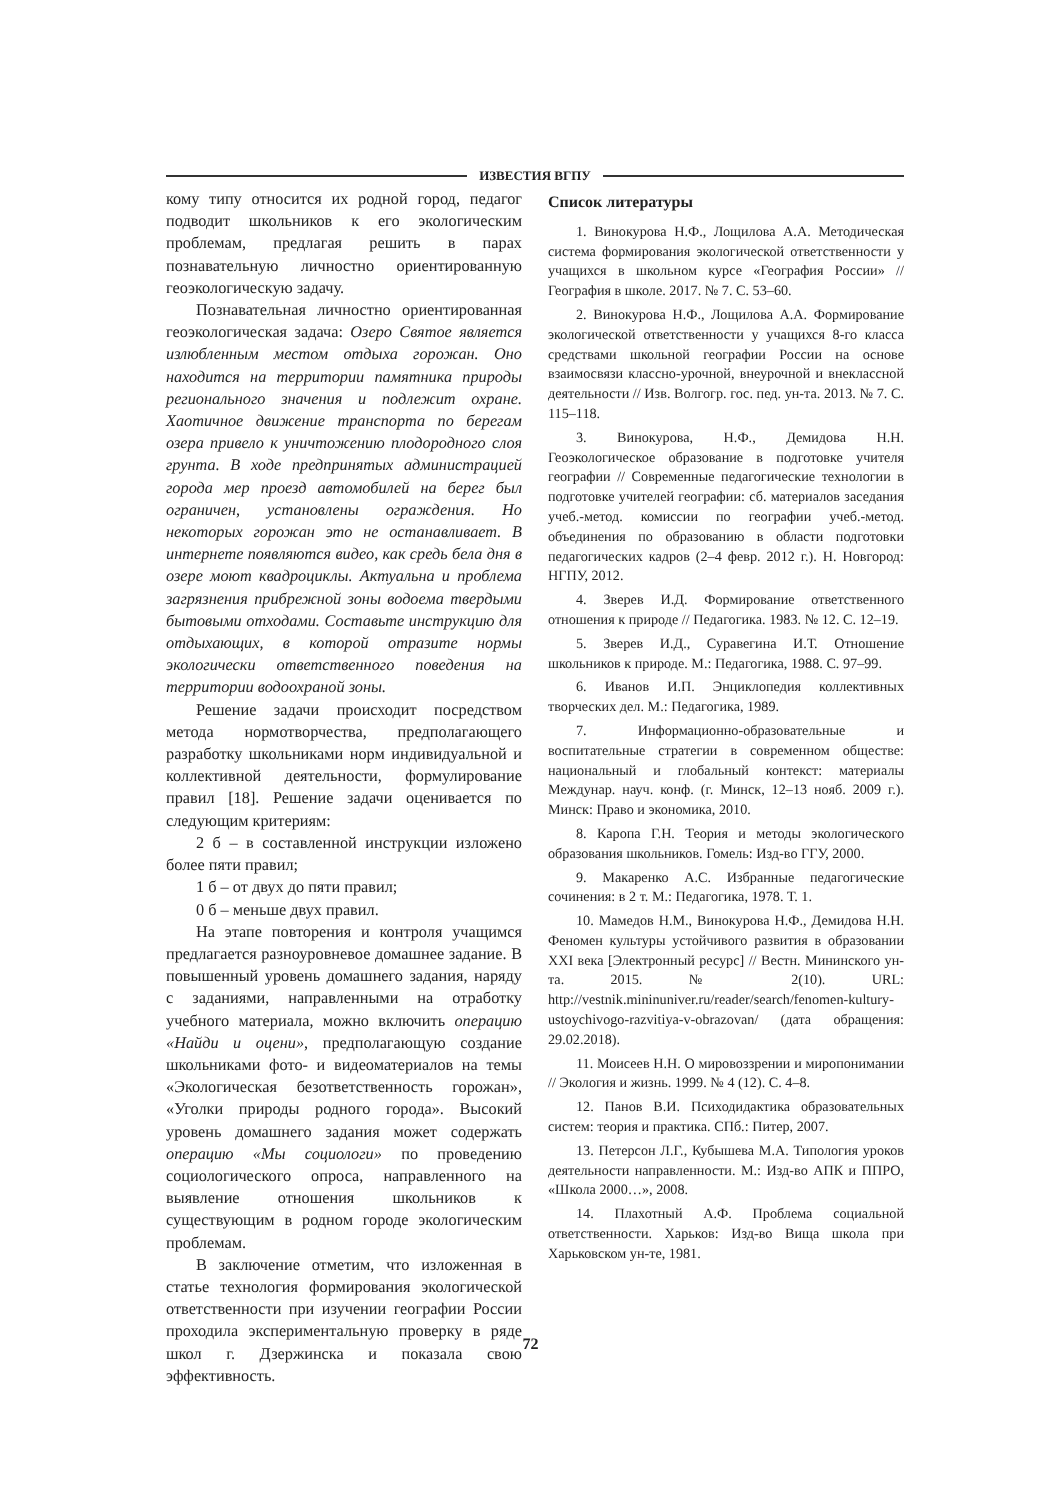ИЗВЕСТИЯ ВГПУ
кому типу относится их родной город, педагог подводит школьников к его экологическим проблемам, предлагая решить в парах познавательную личностно ориентированную геоэкологическую задачу.
Познавательная личностно ориентированная геоэкологическая задача: Озеро Святое является излюбленным местом отдыха горожан. Оно находится на территории памятника природы регионального значения и подлежит охране. Хаотичное движение транспорта по берегам озера привело к уничтожению плодородного слоя грунта. В ходе предпринятых администрацией города мер проезд автомобилей на берег был ограничен, установлены ограждения. Но некоторых горожан это не останавливает. В интернете появляются видео, как средь бела дня в озере моют квадроциклы. Актуальна и проблема загрязнения прибрежной зоны водоема твердыми бытовыми отходами. Составьте инструкцию для отдыхающих, в которой отразите нормы экологически ответственного поведения на территории водоохраной зоны.
Решение задачи происходит посредством метода нормотворчества, предполагающего разработку школьниками норм индивидуальной и коллективной деятельности, формулирование правил [18]. Решение задачи оценивается по следующим критериям:
2 б – в составленной инструкции изложено более пяти правил;
1 б – от двух до пяти правил;
0 б – меньше двух правил.
На этапе повторения и контроля учащимся предлагается разноуровневое домашнее задание. В повышенный уровень домашнего задания, наряду с заданиями, направленными на отработку учебного материала, можно включить операцию «Найди и оцени», предполагающую создание школьниками фото- и видеоматериалов на темы «Экологическая безответственность горожан», «Уголки природы родного города». Высокий уровень домашнего задания может содержать операцию «Мы социологи» по проведению социологического опроса, направленного на выявление отношения школьников к существующим в родном городе экологическим проблемам.
В заключение отметим, что изложенная в статье технология формирования экологической ответственности при изучении географии России проходила экспериментальную проверку в ряде школ г. Дзержинска и показала свою эффективность.
Список литературы
1. Винокурова Н.Ф., Лощилова А.А. Методическая система формирования экологической ответственности у учащихся в школьном курсе «География России» // География в школе. 2017. № 7. С. 53–60.
2. Винокурова Н.Ф., Лощилова А.А. Формирование экологической ответственности у учащихся 8-го класса средствами школьной географии России на основе взаимосвязи классно-урочной, внеурочной и внеклассной деятельности // Изв. Волгогр. гос. пед. ун-та. 2013. № 7. С. 115–118.
3. Винокурова, Н.Ф., Демидова Н.Н. Геоэкологическое образование в подготовке учителя географии // Современные педагогические технологии в подготовке учителей географии: сб. материалов заседания учеб.-метод. комиссии по географии учеб.-метод. объединения по образованию в области подготовки педагогических кадров (2–4 февр. 2012 г.). Н. Новгород: НГПУ, 2012.
4. Зверев И.Д. Формирование ответственного отношения к природе // Педагогика. 1983. № 12. С. 12–19.
5. Зверев И.Д., Суравегина И.Т. Отношение школьников к природе. М.: Педагогика, 1988. С. 97–99.
6. Иванов И.П. Энциклопедия коллективных творческих дел. М.: Педагогика, 1989.
7. Информационно-образовательные и воспитательные стратегии в современном обществе: национальный и глобальный контекст: материалы Междунар. науч. конф. (г. Минск, 12–13 нояб. 2009 г.). Минск: Право и экономика, 2010.
8. Каропа Г.Н. Теория и методы экологического образования школьников. Гомель: Изд-во ГГУ, 2000.
9. Макаренко А.С. Избранные педагогические сочинения: в 2 т. М.: Педагогика, 1978. Т. 1.
10. Мамедов Н.М., Винокурова Н.Ф., Демидова Н.Н. Феномен культуры устойчивого развития в образовании XXI века [Электронный ресурс] // Вестн. Мининского ун-та. 2015. № 2(10). URL: http://vestnik.mininuniver.ru/reader/search/fenomen-kultury-ustoychivogo-razvitiya-v-obrazovan/ (дата обращения: 29.02.2018).
11. Моисеев Н.Н. О мировоззрении и миропонимании // Экология и жизнь. 1999. № 4 (12). С. 4–8.
12. Панов В.И. Психодидактика образовательных систем: теория и практика. СПб.: Питер, 2007.
13. Петерсон Л.Г., Кубышева М.А. Типология уроков деятельности направленности. М.: Изд-во АПК и ППРО, «Школа 2000…», 2008.
14. Плахотный А.Ф. Проблема социальной ответственности. Харьков: Изд-во Вища школа при Харьковском ун-те, 1981.
72